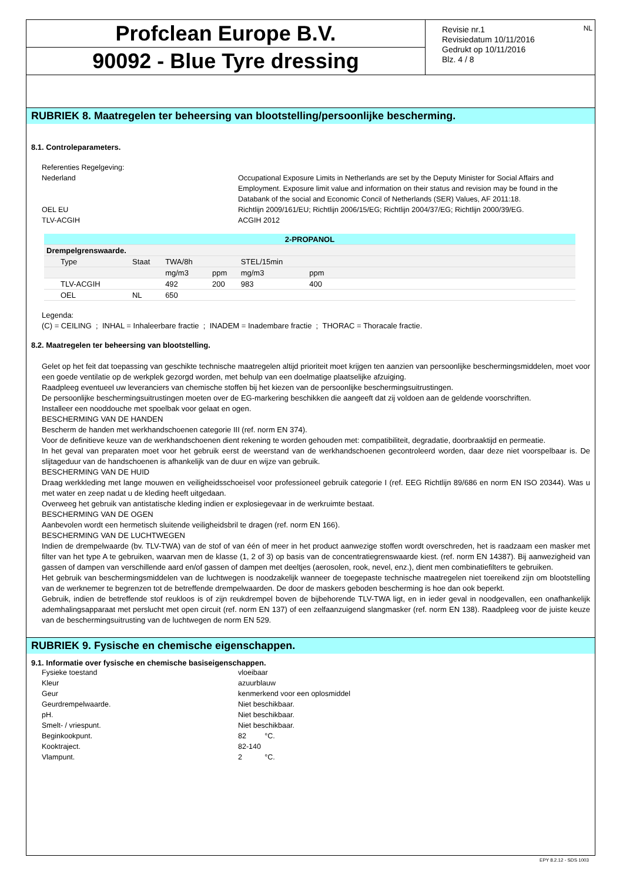Profclean Europe B.V.
90092 - Blue Tyre dressing
Revisie nr.1
Revisiedatum 10/11/2016
Gedrukt op 10/11/2016
Blz. 4 / 8
NL
RUBRIEK 8. Maatregelen ter beheersing van blootstelling/persoonlijke bescherming.
8.1. Controleparameters.
Referenties Regelgeving:
Nederland Occupational Exposure Limits in Netherlands are set by the Deputy Minister for Social Affairs and Employment. Exposure limit value and information on their status and revision may be found in the Databank of the social and Economic Concil of Netherlands (SER) Values, AF 2011:18.
OEL EU Richtlijn 2009/161/EU; Richtlijn 2006/15/EG; Richtlijn 2004/37/EG; Richtlijn 2000/39/EG.
TLV-ACGIH ACGIH 2012
| 2-PROPANOL | | | | | | |
| --- | --- | --- | --- | --- | --- | --- |
| Drempelgrenswaarde. | | | | | | |
| Type | Staat | TWA/8h | | STEL/15min | | |
| | | mg/m3 | ppm | mg/m3 | ppm | |
| TLV-ACGIH | | 492 | 200 | 983 | 400 | |
| OEL | NL | 650 | | | | |
Legenda:
(C) = CEILING ; INHAL = Inhaleerbare fractie ; INADEM = Inadembare fractie ; THORAC = Thoracale fractie.
8.2. Maatregelen ter beheersing van blootstelling.
Gelet op het feit dat toepassing van geschikte technische maatregelen altijd prioriteit moet krijgen ten aanzien van persoonlijke beschermingsmiddelen, moet voor een goede ventilatie op de werkplek gezorgd worden, met behulp van een doelmatige plaatselijke afzuiging.
Raadpleeg eventueel uw leveranciers van chemische stoffen bij het kiezen van de persoonlijke beschermingsuitrustingen.
De persoonlijke beschermingsuitrustingen moeten over de EG-markering beschikken die aangeeft dat zij voldoen aan de geldende voorschriften.
Installeer een nooddouche met spoelbak voor gelaat en ogen.
BESCHERMING VAN DE HANDEN
Bescherm de handen met werkhandschoenen categorie III (ref. norm EN 374).
Voor de definitieve keuze van de werkhandschoenen dient rekening te worden gehouden met: compatibiliteit, degradatie, doorbraaktijd en permeatie.
In het geval van preparaten moet voor het gebruik eerst de weerstand van de werkhandschoenen gecontroleerd worden, daar deze niet voorspelbaar is. De slijtageduur van de handschoenen is afhankelijk van de duur en wijze van gebruik.
BESCHERMING VAN DE HUID
Draag werkkleding met lange mouwen en veiligheidsschoeisel voor professioneel gebruik categorie I (ref. EEG Richtlijn 89/686 en norm EN ISO 20344). Was u met water en zeep nadat u de kleding heeft uitgedaan.
Overweeg het gebruik van antistatische kleding indien er explosiegevaar in de werkruimte bestaat.
BESCHERMING VAN DE OGEN
Aanbevolen wordt een hermetisch sluitende veiligheidsbril te dragen (ref. norm EN 166).
BESCHERMING VAN DE LUCHTWEGEN
Indien de drempelwaarde (bv. TLV-TWA) van de stof of van één of meer in het product aanwezige stoffen wordt overschreden, het is raadzaam een masker met filter van het type A te gebruiken, waarvan men de klasse (1, 2 of 3) op basis van de concentratiegrenswaarde kiest. (ref. norm EN 14387). Bij aanwezigheid van gassen of dampen van verschillende aard en/of gassen of dampen met deeltjes (aerosolen, rook, nevel, enz.), dient men combinatiefilters te gebruiken.
Het gebruik van beschermingsmiddelen van de luchtwegen is noodzakelijk wanneer de toegepaste technische maatregelen niet toereikend zijn om blootstelling van de werknemer te begrenzen tot de betreffende drempelwaarden. De door de maskers geboden bescherming is hoe dan ook beperkt.
Gebruik, indien de betreffende stof reukloos is of zijn reukdrempel boven de bijbehorende TLV-TWA ligt, en in ieder geval in noodgevallen, een onafhankelijk ademhalingsapparaat met perslucht met open circuit (ref. norm EN 137) of een zelfaanzuigend slangmasker (ref. norm EN 138). Raadpleeg voor de juiste keuze van de beschermingsuitrusting van de luchtwegen de norm EN 529.
RUBRIEK 9. Fysische en chemische eigenschappen.
9.1. Informatie over fysische en chemische basiseigenschappen.
Fysieke toestand vloeibaar
Kleur azuurblauw
Geur kenmerkend voor een oplosmiddel
Geurdrempelwaarde. Niet beschikbaar.
pH. Niet beschikbaar.
Smelt- / vriespunt. Niet beschikbaar.
Beginkookpunt. 82 °C.
Kooktraject. 82-140
Vlampunt. 2 °C.
EPY 8.2.12 - SDS 1003